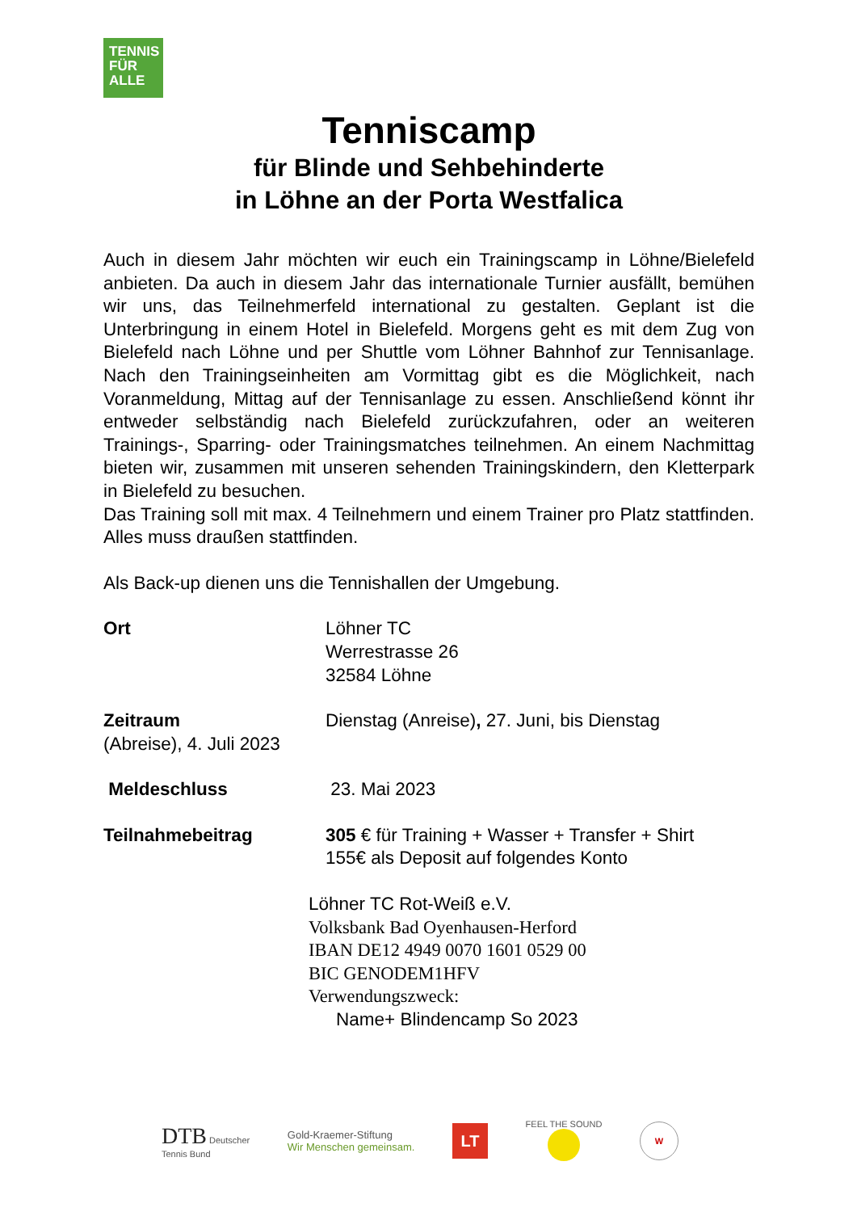TENNIS
FÜR
ALLE
Tenniscamp
für Blinde und Sehbehinderte
in Löhne an der Porta Westfalica
Auch in diesem Jahr möchten wir euch ein Trainingscamp in Löhne/Bielefeld anbieten. Da auch in diesem Jahr das internationale Turnier ausfällt, bemühen wir uns, das Teilnehmerfeld international zu gestalten. Geplant ist die Unterbringung in einem Hotel in Bielefeld. Morgens geht es mit dem Zug von Bielefeld nach Löhne und per Shuttle vom Löhner Bahnhof zur Tennisanlage. Nach den Trainingseinheiten am Vormittag gibt es die Möglichkeit, nach Voranmeldung, Mittag auf der Tennisanlage zu essen. Anschließend könnt ihr entweder selbständig nach Bielefeld zurückzufahren, oder an weiteren Trainings-, Sparring- oder Trainingsmatches teilnehmen. An einem Nachmittag bieten wir, zusammen mit unseren sehenden Trainingskindern, den Kletterpark in Bielefeld zu besuchen.
Das Training soll mit max. 4 Teilnehmern und einem Trainer pro Platz stattfinden. Alles muss draußen stattfinden.
Als Back-up dienen uns die Tennishallen der Umgebung.
Ort Löhner TC
Werrestrasse 26
32584 Löhne
Zeitraum Dienstag (Anreise), 27. Juni, bis Dienstag
(Abreise), 4. Juli 2023
Meldeschluss 23. Mai 2023
Teilnahmebeitrag 305 € für Training + Wasser + Transfer + Shirt
155€ als Deposit auf folgendes Konto
Löhner TC Rot-Weiß e.V.
Volksbank Bad Oyenhausen-Herford
IBAN DE12 4949 0070 1601 0529 00
BIC GENODEM1HFV
Verwendungszweck:
Name+ Blindencamp So 2023
DTB Deutscher
Tennis Bund
Gold-Kraemer-Stiftung
Wir Menschen gemeinsam.
LT
FEEL THE SOUND
W